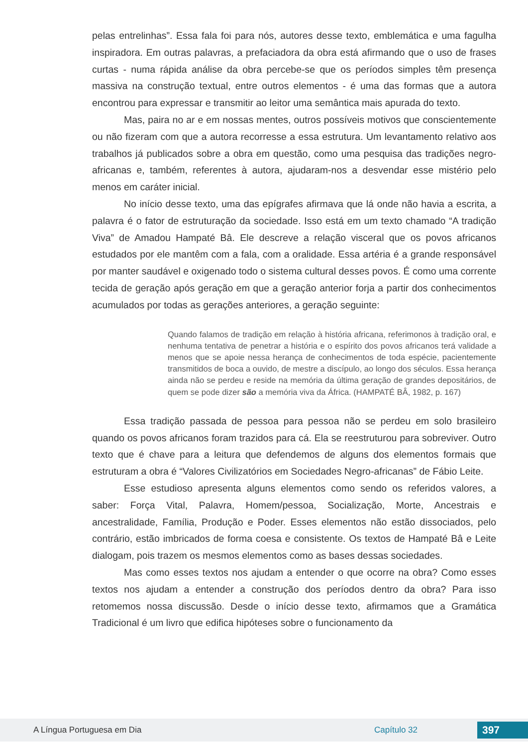pelas entrelinhas”. Essa fala foi para nós, autores desse texto, emblemática e uma fagulha inspiradora. Em outras palavras, a prefaciadora da obra está afirmando que o uso de frases curtas - numa rápida análise da obra percebe-se que os períodos simples têm presença massiva na construção textual, entre outros elementos - é uma das formas que a autora encontrou para expressar e transmitir ao leitor uma semântica mais apurada do texto.
Mas, paira no ar e em nossas mentes, outros possíveis motivos que conscientemente ou não fizeram com que a autora recorresse a essa estrutura. Um levantamento relativo aos trabalhos já publicados sobre a obra em questão, como uma pesquisa das tradições negro-africanas e, também, referentes à autora, ajudaram-nos a desvendar esse mistério pelo menos em caráter inicial.
No início desse texto, uma das epígrafes afirmava que lá onde não havia a escrita, a palavra é o fator de estruturação da sociedade. Isso está em um texto chamado “A tradição Viva” de Amadou Hampaté Bâ. Ele descreve a relação visceral que os povos africanos estudados por ele mantêm com a fala, com a oralidade. Essa artéria é a grande responsável por manter saudável e oxigenado todo o sistema cultural desses povos. É como uma corrente tecida de geração após geração em que a geração anterior forja a partir dos conhecimentos acumulados por todas as gerações anteriores, a geração seguinte:
Quando falamos de tradição em relação à história africana, referimonos à tradição oral, e nenhuma tentativa de penetrar a história e o espírito dos povos africanos terá validade a menos que se apoie nessa herança de conhecimentos de toda espécie, pacientemente transmitidos de boca a ouvido, de mestre a discípulo, ao longo dos séculos. Essa herança ainda não se perdeu e reside na memória da última geração de grandes depositários, de quem se pode dizer são a memória viva da África. (HAMPATÉ BÂ, 1982, p. 167)
Essa tradição passada de pessoa para pessoa não se perdeu em solo brasileiro quando os povos africanos foram trazidos para cá. Ela se reestruturou para sobreviver. Outro texto que é chave para a leitura que defendemos de alguns dos elementos formais que estruturam a obra é “Valores Civilizatórios em Sociedades Negro-africanas” de Fábio Leite.
Esse estudioso apresenta alguns elementos como sendo os referidos valores, a saber: Força Vital, Palavra, Homem/pessoa, Socialização, Morte, Ancestrais e ancestralidade, Família, Produção e Poder. Esses elementos não estão dissociados, pelo contrário, estão imbricados de forma coesa e consistente. Os textos de Hampaté Bâ e Leite dialogam, pois trazem os mesmos elementos como as bases dessas sociedades.
Mas como esses textos nos ajudam a entender o que ocorre na obra? Como esses textos nos ajudam a entender a construção dos períodos dentro da obra? Para isso retomemos nossa discussão. Desde o início desse texto, afirmamos que a Gramática Tradicional é um livro que edifica hipóteses sobre o funcionamento da
A Língua Portuguesa em Dia Capítulo 32 397